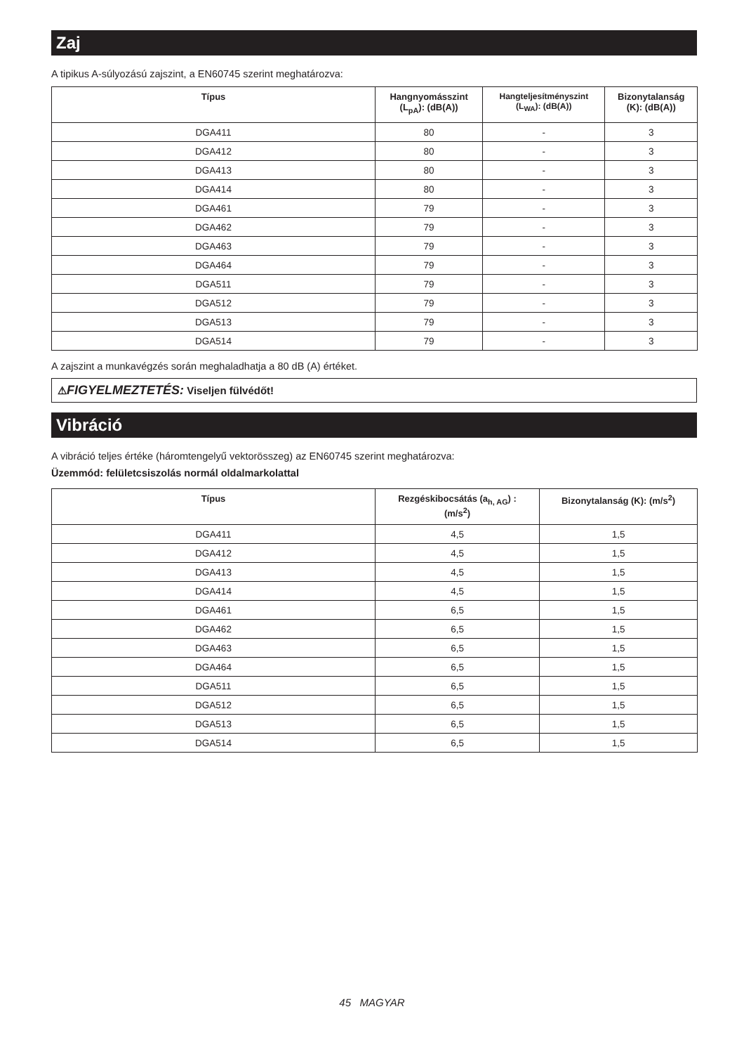Zaj
A tipikus A-súlyozású zajszint, a EN60745 szerint meghatározva:
| Típus | Hangnyomásszint (L<sub>pA</sub>): (dB(A)) | Hangteljesítményszint (L<sub>WA</sub>): (dB(A)) | Bizonytalanság (K): (dB(A)) |
| --- | --- | --- | --- |
| DGA411 | 80 | - | 3 |
| DGA412 | 80 | - | 3 |
| DGA413 | 80 | - | 3 |
| DGA414 | 80 | - | 3 |
| DGA461 | 79 | - | 3 |
| DGA462 | 79 | - | 3 |
| DGA463 | 79 | - | 3 |
| DGA464 | 79 | - | 3 |
| DGA511 | 79 | - | 3 |
| DGA512 | 79 | - | 3 |
| DGA513 | 79 | - | 3 |
| DGA514 | 79 | - | 3 |
A zajszint a munkavégzés során meghaladhatja a 80 dB (A) értéket.
⚠FIGYELMEZTETÉS: Viseljen fülvédőt!
Vibráció
A vibráció teljes értéke (háromtengelyű vektorösszeg) az EN60745 szerint meghatározva:
Üzemmód: felületcsiszolás normál oldalmarkolattal
| Típus | Rezgéskibocsátás (a<sub>h, AG</sub>) : (m/s<sup>2</sup>) | Bizonytalanság (K): (m/s<sup>2</sup>) |
| --- | --- | --- |
| DGA411 | 4,5 | 1,5 |
| DGA412 | 4,5 | 1,5 |
| DGA413 | 4,5 | 1,5 |
| DGA414 | 4,5 | 1,5 |
| DGA461 | 6,5 | 1,5 |
| DGA462 | 6,5 | 1,5 |
| DGA463 | 6,5 | 1,5 |
| DGA464 | 6,5 | 1,5 |
| DGA511 | 6,5 | 1,5 |
| DGA512 | 6,5 | 1,5 |
| DGA513 | 6,5 | 1,5 |
| DGA514 | 6,5 | 1,5 |
45 MAGYAR